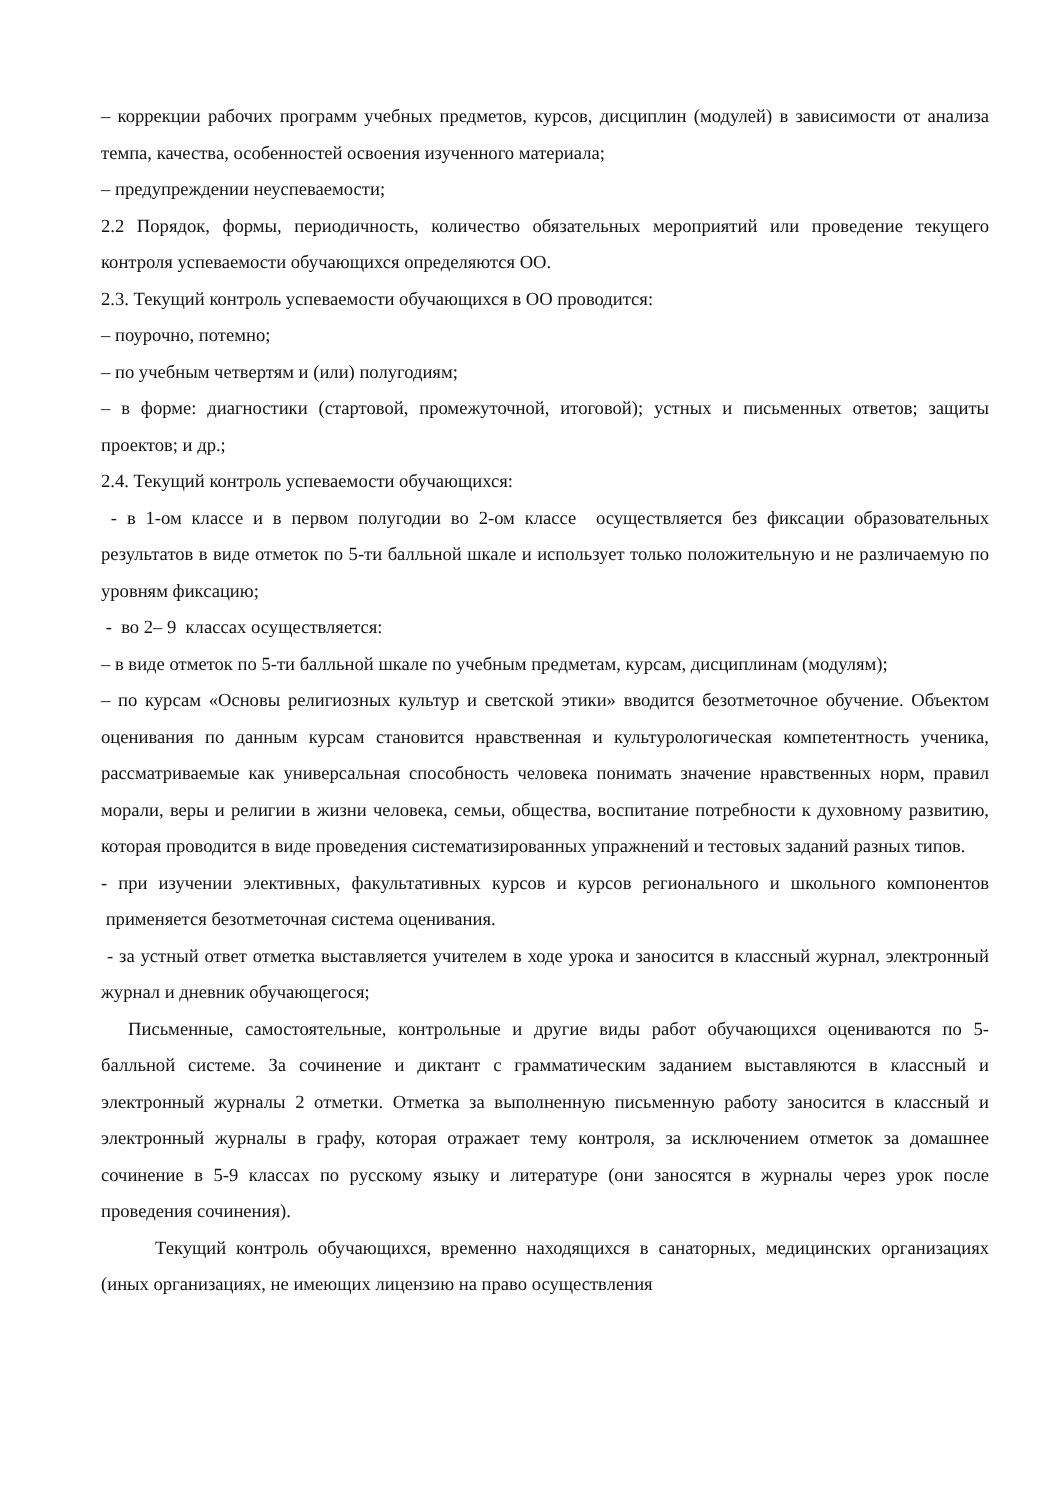– коррекции рабочих программ учебных предметов, курсов, дисциплин (модулей) в зависимости от анализа темпа, качества, особенностей освоения изученного материала;
– предупреждении неуспеваемости;
2.2 Порядок, формы, периодичность, количество обязательных мероприятий или проведение текущего контроля успеваемости обучающихся определяются ОО.
2.3. Текущий контроль успеваемости обучающихся в ОО проводится:
– поурочно, потемно;
– по учебным четвертям и (или) полугодиям;
– в форме: диагностики (стартовой, промежуточной, итоговой); устных и письменных ответов; защиты проектов; и др.;
2.4. Текущий контроль успеваемости обучающихся:
- в 1-ом классе и в первом полугодии во 2-ом классе осуществляется без фиксации образовательных результатов в виде отметок по 5-ти балльной шкале и использует только положительную и не различаемую по уровням фиксацию;
- во 2– 9 классах осуществляется:
– в виде отметок по 5-ти балльной шкале по учебным предметам, курсам, дисциплинам (модулям);
– по курсам «Основы религиозных культур и светской этики» вводится безотметочное обучение. Объектом оценивания по данным курсам становится нравственная и культурологическая компетентность ученика, рассматриваемые как универсальная способность человека понимать значение нравственных норм, правил морали, веры и религии в жизни человека, семьи, общества, воспитание потребности к духовному развитию, которая проводится в виде проведения систематизированных упражнений и тестовых заданий разных типов.
- при изучении элективных, факультативных курсов и курсов регионального и школьного компонентов применяется безотметочная система оценивания.
- за устный ответ отметка выставляется учителем в ходе урока и заносится в классный журнал, электронный журнал и дневник обучающегося;
Письменные, самостоятельные, контрольные и другие виды работ обучающихся оцениваются по 5-балльной системе. За сочинение и диктант с грамматическим заданием выставляются в классный и электронный журналы 2 отметки. Отметка за выполненную письменную работу заносится в классный и электронный журналы в графу, которая отражает тему контроля, за исключением отметок за домашнее сочинение в 5-9 классах по русскому языку и литературе (они заносятся в журналы через урок после проведения сочинения).
Текущий контроль обучающихся, временно находящихся в санаторных, медицинских организациях (иных организациях, не имеющих лицензию на право осуществления